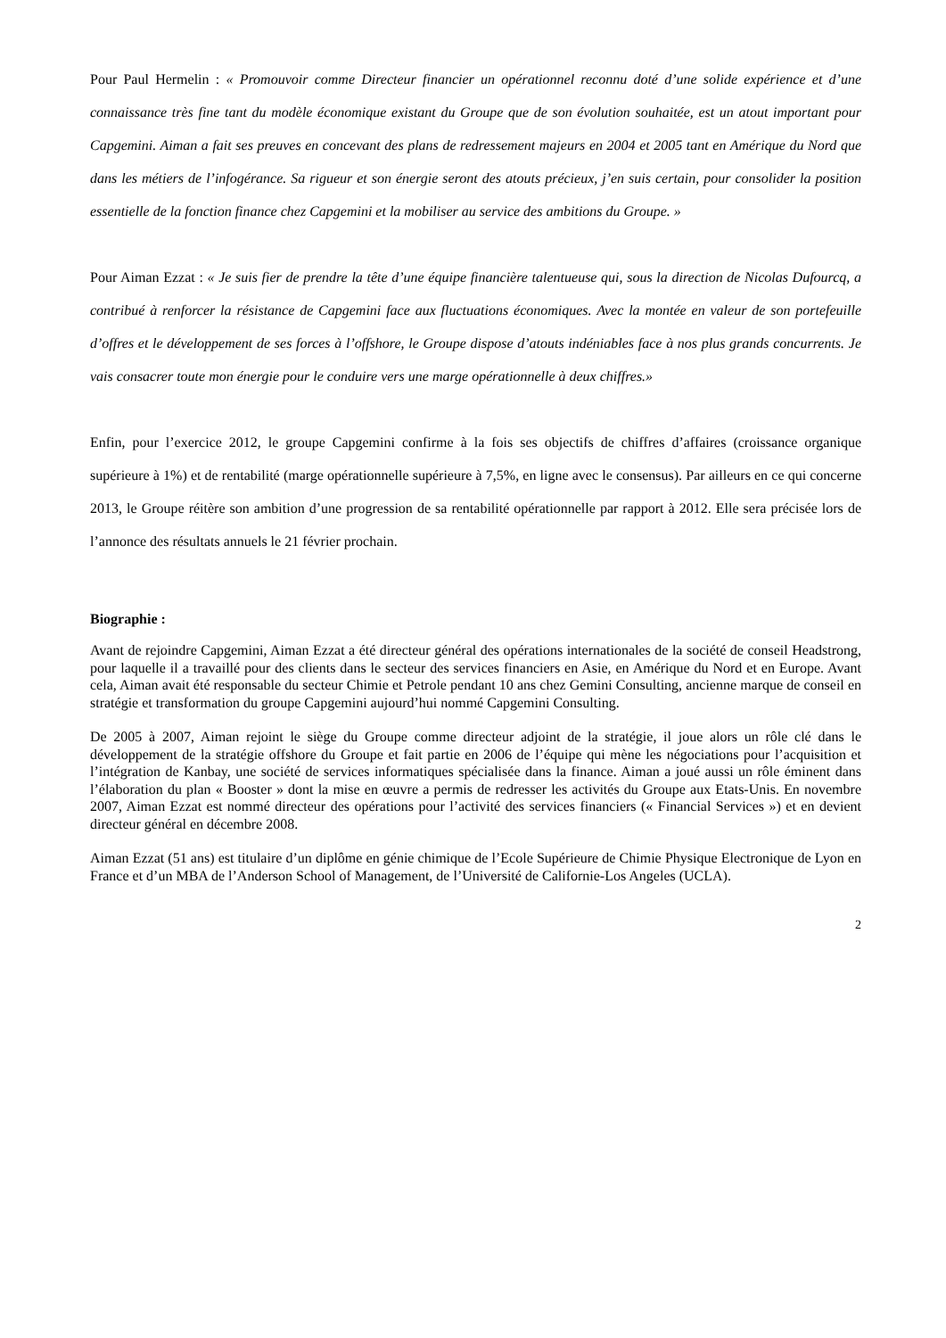Pour Paul Hermelin : « Promouvoir comme Directeur financier un opérationnel reconnu doté d’une solide expérience et d’une connaissance très fine tant du modèle économique existant du Groupe que de son évolution souhaitée, est un atout important pour Capgemini. Aiman a fait ses preuves en concevant des plans de redressement majeurs en 2004 et 2005 tant en Amérique du Nord que dans les métiers de l’infogérance. Sa rigueur et son énergie seront des atouts précieux, j’en suis certain, pour consolider la position essentielle de la fonction finance chez Capgemini et la mobiliser au service des ambitions du Groupe. »
Pour Aiman Ezzat : « Je suis fier de prendre la tête d’une équipe financière talentueuse qui, sous la direction de Nicolas Dufourcq, a contribué à renforcer la résistance de Capgemini face aux fluctuations économiques. Avec la montée en valeur de son portefeuille d’offres et le développement de ses forces à l’offshore, le Groupe dispose d’atouts indéniables face à nos plus grands concurrents. Je vais consacrer toute mon énergie pour le conduire vers une marge opérationnelle à deux chiffres.»
Enfin, pour l’exercice 2012, le groupe Capgemini confirme à la fois ses objectifs de chiffres d’affaires (croissance organique supérieure à 1%) et de rentabilité (marge opérationnelle supérieure à 7,5%, en ligne avec le consensus). Par ailleurs en ce qui concerne 2013, le Groupe réitère son ambition d’une progression de sa rentabilité opérationnelle par rapport à 2012. Elle sera précisée lors de l’annonce des résultats annuels le 21 février prochain.
Biographie :
Avant de rejoindre Capgemini, Aiman Ezzat a été directeur général des opérations internationales de la société de conseil Headstrong, pour laquelle il a travaillé pour des clients dans le secteur des services financiers en Asie, en Amérique du Nord et en Europe. Avant cela, Aiman avait été responsable du secteur Chimie et Petrole pendant 10 ans chez Gemini Consulting, ancienne marque de conseil en stratégie et transformation du groupe Capgemini aujourd’hui nommé Capgemini Consulting.
De 2005 à 2007, Aiman rejoint le siège du Groupe comme directeur adjoint de la stratégie, il joue alors un rôle clé dans le développement de la stratégie offshore du Groupe et fait partie en 2006 de l’équipe qui mène les négociations pour l’acquisition et l’intégration de Kanbay, une société de services informatiques spécialisée dans la finance. Aiman a joué aussi un rôle éminent dans l’élaboration du plan « Booster » dont la mise en œuvre a permis de redresser les activités du Groupe aux Etats-Unis. En novembre 2007, Aiman Ezzat est nommé directeur des opérations pour l’activité des services financiers (« Financial Services ») et en devient directeur général en décembre 2008.
Aiman Ezzat (51 ans) est titulaire d’un diplôme en génie chimique de l’Ecole Supérieure de Chimie Physique Electronique de Lyon en France et d’un MBA de l’Anderson School of Management, de l’Université de Californie-Los Angeles (UCLA).
2